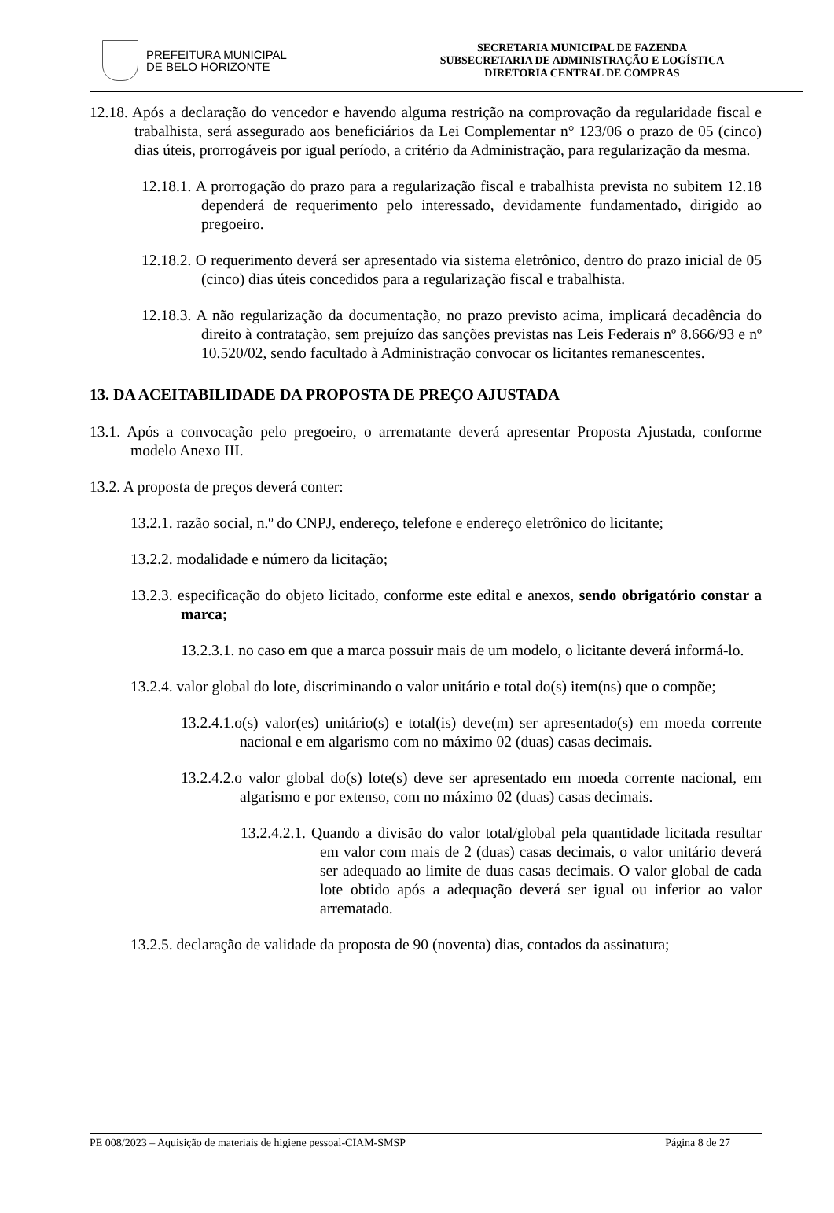PREFEITURA MUNICIPAL
DE BELO HORIZONTE
SECRETARIA MUNICIPAL DE FAZENDA
SUBSECRETARIA DE ADMINISTRAÇÃO E LOGÍSTICA
DIRETORIA CENTRAL DE COMPRAS
12.18. Após a declaração do vencedor e havendo alguma restrição na comprovação da regularidade fiscal e trabalhista, será assegurado aos beneficiários da Lei Complementar n° 123/06 o prazo de 05 (cinco) dias úteis, prorrogáveis por igual período, a critério da Administração, para regularização da mesma.
12.18.1. A prorrogação do prazo para a regularização fiscal e trabalhista prevista no subitem 12.18 dependerá de requerimento pelo interessado, devidamente fundamentado, dirigido ao pregoeiro.
12.18.2. O requerimento deverá ser apresentado via sistema eletrônico, dentro do prazo inicial de 05 (cinco) dias úteis concedidos para a regularização fiscal e trabalhista.
12.18.3. A não regularização da documentação, no prazo previsto acima, implicará decadência do direito à contratação, sem prejuízo das sanções previstas nas Leis Federais nº 8.666/93 e nº 10.520/02, sendo facultado à Administração convocar os licitantes remanescentes.
13. DA ACEITABILIDADE DA PROPOSTA DE PREÇO AJUSTADA
13.1. Após a convocação pelo pregoeiro, o arrematante deverá apresentar Proposta Ajustada, conforme modelo Anexo III.
13.2. A proposta de preços deverá conter:
13.2.1. razão social, n.º do CNPJ, endereço, telefone e endereço eletrônico do licitante;
13.2.2. modalidade e número da licitação;
13.2.3. especificação do objeto licitado, conforme este edital e anexos, sendo obrigatório constar a marca;
13.2.3.1. no caso em que a marca possuir mais de um modelo, o licitante deverá informá-lo.
13.2.4. valor global do lote, discriminando o valor unitário e total do(s) item(ns) que o compõe;
13.2.4.1.o(s) valor(es) unitário(s) e total(is) deve(m) ser apresentado(s) em moeda corrente nacional e em algarismo com no máximo 02 (duas) casas decimais.
13.2.4.2.o valor global do(s) lote(s) deve ser apresentado em moeda corrente nacional, em algarismo e por extenso, com no máximo 02 (duas) casas decimais.
13.2.4.2.1. Quando a divisão do valor total/global pela quantidade licitada resultar em valor com mais de 2 (duas) casas decimais, o valor unitário deverá ser adequado ao limite de duas casas decimais. O valor global de cada lote obtido após a adequação deverá ser igual ou inferior ao valor arrematado.
13.2.5. declaração de validade da proposta de 90 (noventa) dias, contados da assinatura;
PE 008/2023 – Aquisição de materiais de higiene pessoal-CIAM-SMSP Página 8 de 27